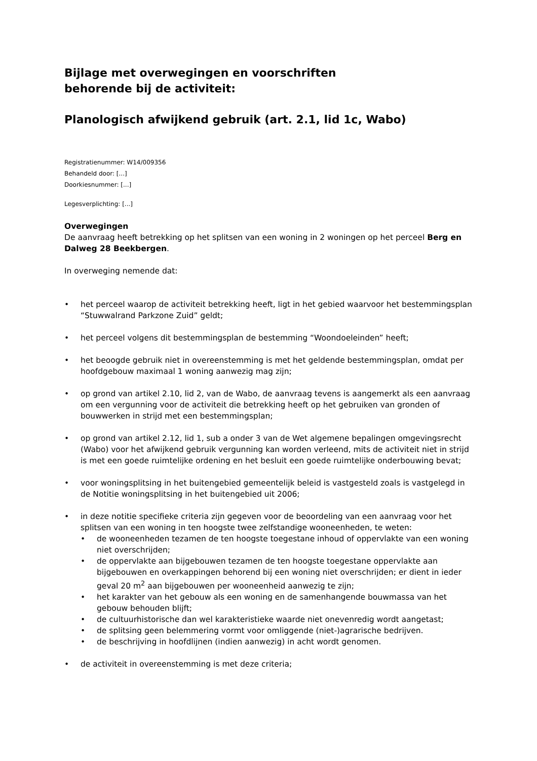Bijlage met overwegingen en voorschriften
behorende bij de activiteit:
Planologisch afwijkend gebruik (art. 2.1, lid 1c, Wabo)
Registratienummer: W14/009356
Behandeld door: [...]
Doorkiesnummer: [...]
Legesverplichting: [...]
Overwegingen
De aanvraag heeft betrekking op het splitsen van een woning in 2 woningen op het perceel Berg en Dalweg 28 Beekbergen.
In overweging nemende dat:
• het perceel waarop de activiteit betrekking heeft, ligt in het gebied waarvoor het bestemmingsplan “Stuwwalrand Parkzone Zuid” geldt;
• het perceel volgens dit bestemmingsplan de bestemming “Woondoeleinden” heeft;
• het beoogde gebruik niet in overeenstemming is met het geldende bestemmingsplan, omdat per hoofdgebouw maximaal 1 woning aanwezig mag zijn;
• op grond van artikel 2.10, lid 2, van de Wabo, de aanvraag tevens is aangemerkt als een aanvraag om een vergunning voor de activiteit die betrekking heeft op het gebruiken van gronden of bouwwerken in strijd met een bestemmingsplan;
• op grond van artikel 2.12, lid 1, sub a onder 3 van de Wet algemene bepalingen omgevingsrecht (Wabo) voor het afwijkend gebruik vergunning kan worden verleend, mits de activiteit niet in strijd is met een goede ruimtelijke ordening en het besluit een goede ruimtelijke onderbouwing bevat;
• voor woningsplitsing in het buitengebied gemeentelijk beleid is vastgesteld zoals is vastgelegd in de Notitie woningsplitsing in het buitengebied uit 2006;
• in deze notitie specifieke criteria zijn gegeven voor de beoordeling van een aanvraag voor het splitsen van een woning in ten hoogste twee zelfstandige wooneenheden, te weten:
• de wooneenheden tezamen de ten hoogste toegestane inhoud of oppervlakte van een woning niet overschrijden;
• de oppervlakte aan bijgebouwen tezamen de ten hoogste toegestane oppervlakte aan bijgebouwen en overkappingen behorend bij een woning niet overschrijden; er dient in ieder geval 20 m<sup>2</sup> aan bijgebouwen per wooneenheid aanwezig te zijn;
• het karakter van het gebouw als een woning en de samenhangende bouwmassa van het gebouw behouden blijft;
• de cultuurhistorische dan wel karakteristieke waarde niet onevenredig wordt aangetast;
• de splitsing geen belemmering vormt voor omliggende (niet-)agrarische bedrijven.
• de beschrijving in hoofdlijnen (indien aanwezig) in acht wordt genomen.
• de activiteit in overeenstemming is met deze criteria;